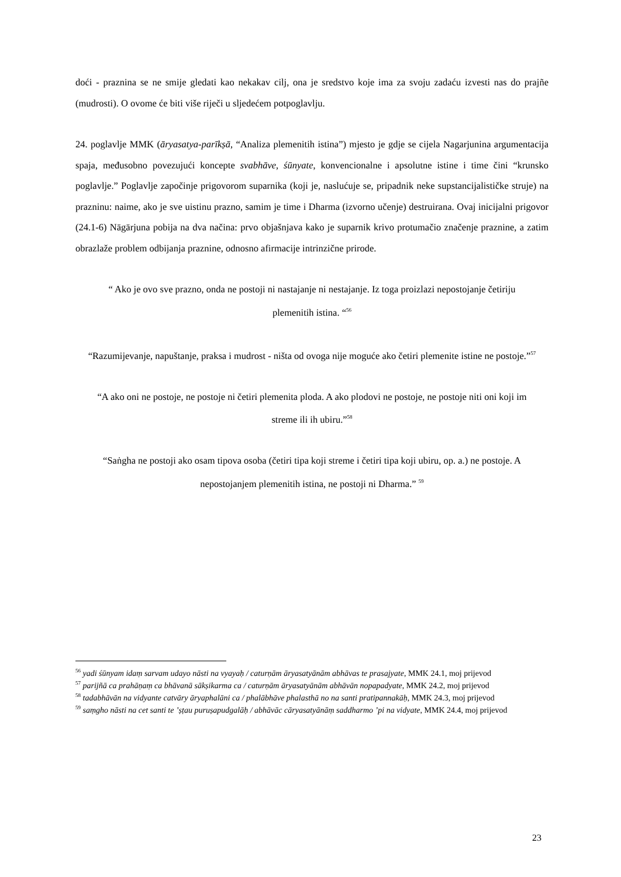doći - praznina se ne smije gledati kao nekakav cilj, ona je sredstvo koje ima za svoju zadaću izvesti nas do prajñe (mudrosti). O ovome će biti više riječi u sljedećem potpoglavlju.
24. poglavlje MMK (āryasatya-parīkṣā, “Analiza plemenitih istina”) mjesto je gdje se cijela Nagarjunina argumentacija spaja, međusobno povezujući koncepte svabhāve, śūnyate, konvencionalne i apsolutne istine i time čini “krunsko poglavlje.” Poglavlje započinje prigovorom suparnika (koji je, naslućuje se, pripadnik neke supstancijalističke struje) na prazninu: naime, ako je sve uistinu prazno, samim je time i Dharma (izvorno učenje) destruirana. Ovaj inicijalni prigovor (24.1-6) Nāgārjuna pobija na dva načina: prvo objašnjava kako je suparnik krivo protumačio značenje praznine, a zatim obrazlaže problem odbijanja praznine, odnosno afirmacije intrinzične prirode.
“ Ako je ovo sve prazno, onda ne postoji ni nastajanje ni nestajanje. Iz toga proizlazi nepostojanje četiriju plemenitih istina. “<sup>56</sup>
“Razumijevanje, napuštanje, praksa i mudrost - ništa od ovoga nije moguće ako četiri plemenite istine ne postoje.”<sup>57</sup>
“A ako oni ne postoje, ne postoje ni četiri plemenita ploda. A ako plodovi ne postoje, ne postoje niti oni koji im streme ili ih ubiru.”<sup>58</sup>
“Saṅgha ne postoji ako osam tipova osoba (četiri tipa koji streme i četiri tipa koji ubiru, op. a.) ne postoje. A nepostojanjem plemenitih istina, ne postoji ni Dharma.” <sup>59</sup>
<sup>56</sup> yadi śūnyam idaṃ sarvam udayo nāsti na vyayaḥ / caturṇām āryasatyānām abhāvas te prasajyate, MMK 24.1, moj prijevod
<sup>57</sup> parijñā ca prahāṇaṃ ca bhāvanā sākṣikarma ca / caturṇām āryasatyānām abhāvān nopapadyate, MMK 24.2, moj prijevod
<sup>58</sup> tadabhāvān na vidyante catvāry āryaphalāni ca / phalābhāve phalasthā no na santi pratipannakāḥ, MMK 24.3, moj prijevod
<sup>59</sup> saṃgho nāsti na cet santi te ’ṣṭau puruṣapudgalāḥ / abhāvāc cāryasatyānāṃ saddharmo ’pi na vidyate, MMK 24.4, moj prijevod
23